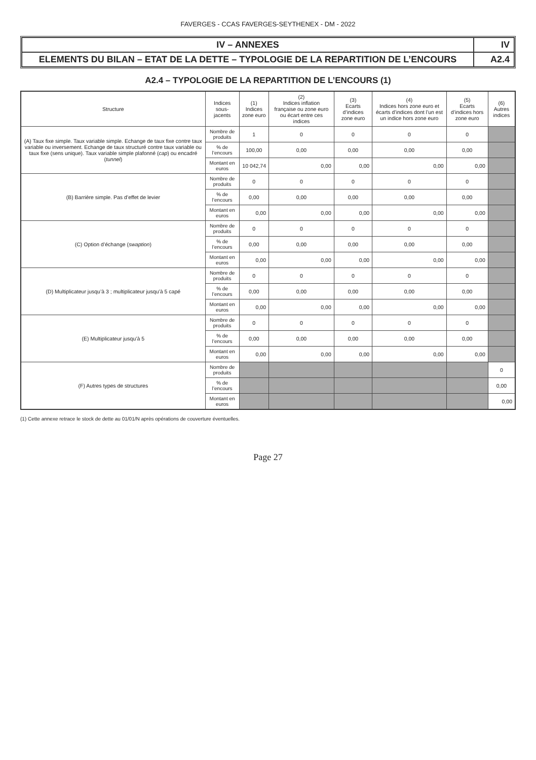FAVERGES - CCAS FAVERGES-SEYTHENEX - DM - 2022
IV – ANNEXES
IV
ELEMENTS DU BILAN – ETAT DE LA DETTE – TYPOLOGIE DE LA REPARTITION DE L’ENCOURS
A2.4
A2.4 – TYPOLOGIE DE LA REPARTITION DE L’ENCOURS (1)
| Structure | Indices sous-jacents | (1) Indices zone euro | (2) Indices inflation française ou zone euro ou écart entre ces indices | (3) Ecarts d’indices zone euro | (4) Indices hors zone euro et écarts d’indices dont l’un est un indice hors zone euro | (5) Ecarts d’indices hors zone euro | (6) Autres indices |
| --- | --- | --- | --- | --- | --- | --- | --- |
| (A) Taux fixe simple. Taux variable simple. Echange de taux fixe contre taux variable ou inversement. Echange de taux structuré contre taux variable ou taux fixe (sens unique). Taux variable simple plafonné ( cap ) ou encadré ( tunnel ) | Nombre de produits | 1 | 0 | 0 | 0 | 0 | |
| | % de l’encours | 100,00 | 0,00 | 0,00 | 0,00 | 0,00 | |
| | Montant en euros | 10 042,74 | 0,00 | 0,00 | 0,00 | 0,00 | |
| (B) Barrière simple. Pas d’effet de levier | Nombre de produits | 0 | 0 | 0 | 0 | 0 | |
| | % de l’encours | 0,00 | 0,00 | 0,00 | 0,00 | 0,00 | |
| | Montant en euros | 0,00 | 0,00 | 0,00 | 0,00 | 0,00 | |
| (C) Option d’échange ( swaption ) | Nombre de produits | 0 | 0 | 0 | 0 | 0 | |
| | % de l’encours | 0,00 | 0,00 | 0,00 | 0,00 | 0,00 | |
| | Montant en euros | 0,00 | 0,00 | 0,00 | 0,00 | 0,00 | |
| (D) Multiplicateur jusqu’à 3 ; multiplicateur jusqu’à 5 capé | Nombre de produits | 0 | 0 | 0 | 0 | 0 | |
| | % de l’encours | 0,00 | 0,00 | 0,00 | 0,00 | 0,00 | |
| | Montant en euros | 0,00 | 0,00 | 0,00 | 0,00 | 0,00 | |
| (E) Multiplicateur jusqu’à 5 | Nombre de produits | 0 | 0 | 0 | 0 | 0 | |
| | % de l’encours | 0,00 | 0,00 | 0,00 | 0,00 | 0,00 | |
| | Montant en euros | 0,00 | 0,00 | 0,00 | 0,00 | 0,00 | |
| (F) Autres types de structures | Nombre de produits | | | | | | 0 |
| | % de l’encours | | | | | | 0,00 |
| | Montant en euros | | | | | | 0,00 |
(1) Cette annexe retrace le stock de dette au 01/01/N après opérations de couverture éventuelles.
Page 27